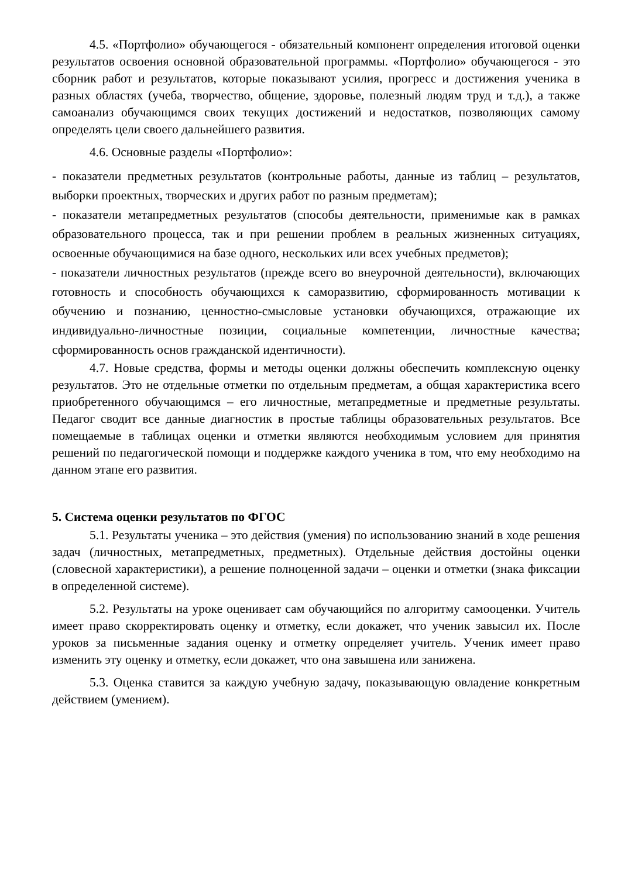4.5. «Портфолио» обучающегося - обязательный компонент определения итоговой оценки результатов освоения основной образовательной программы. «Портфолио» обучающегося - это сборник работ и результатов, которые показывают усилия, прогресс и достижения ученика в разных областях (учеба, творчество, общение, здоровье, полезный людям труд и т.д.), а также самоанализ обучающимся своих текущих достижений и недостатков, позволяющих самому определять цели своего дальнейшего развития.
4.6. Основные разделы «Портфолио»:
- показатели предметных результатов (контрольные работы, данные из таблиц – результатов, выборки проектных, творческих и других работ по разным предметам);
- показатели метапредметных результатов (способы деятельности, применимые как в рамках образовательного процесса, так и при решении проблем в реальных жизненных ситуациях, освоенные обучающимися на базе одного, нескольких или всех учебных предметов);
- показатели личностных результатов (прежде всего во внеурочной деятельности), включающих готовность и способность обучающихся к саморазвитию, сформированность мотивации к обучению и познанию, ценностно-смысловые установки обучающихся, отражающие их индивидуально-личностные позиции, социальные компетенции, личностные качества; сформированность основ гражданской идентичности).
4.7. Новые средства, формы и методы оценки должны обеспечить комплексную оценку результатов. Это не отдельные отметки по отдельным предметам, а общая характеристика всего приобретенного обучающимся – его личностные, метапредметные и предметные результаты. Педагог сводит все данные диагностик в простые таблицы образовательных результатов. Все помещаемые в таблицах оценки и отметки являются необходимым условием для принятия решений по педагогической помощи и поддержке каждого ученика в том, что ему необходимо на данном этапе его развития.
5. Система оценки результатов по ФГОС
5.1. Результаты ученика – это действия (умения) по использованию знаний в ходе решения задач (личностных, метапредметных, предметных). Отдельные действия достойны оценки (словесной характеристики), а решение полноценной задачи – оценки и отметки (знака фиксации в определенной системе).
5.2. Результаты на уроке оценивает сам обучающийся по алгоритму самооценки. Учитель имеет право скорректировать оценку и отметку, если докажет, что ученик завысил их. После уроков за письменные задания оценку и отметку определяет учитель. Ученик имеет право изменить эту оценку и отметку, если докажет, что она завышена или занижена.
5.3. Оценка ставится за каждую учебную задачу, показывающую овладение конкретным действием (умением).